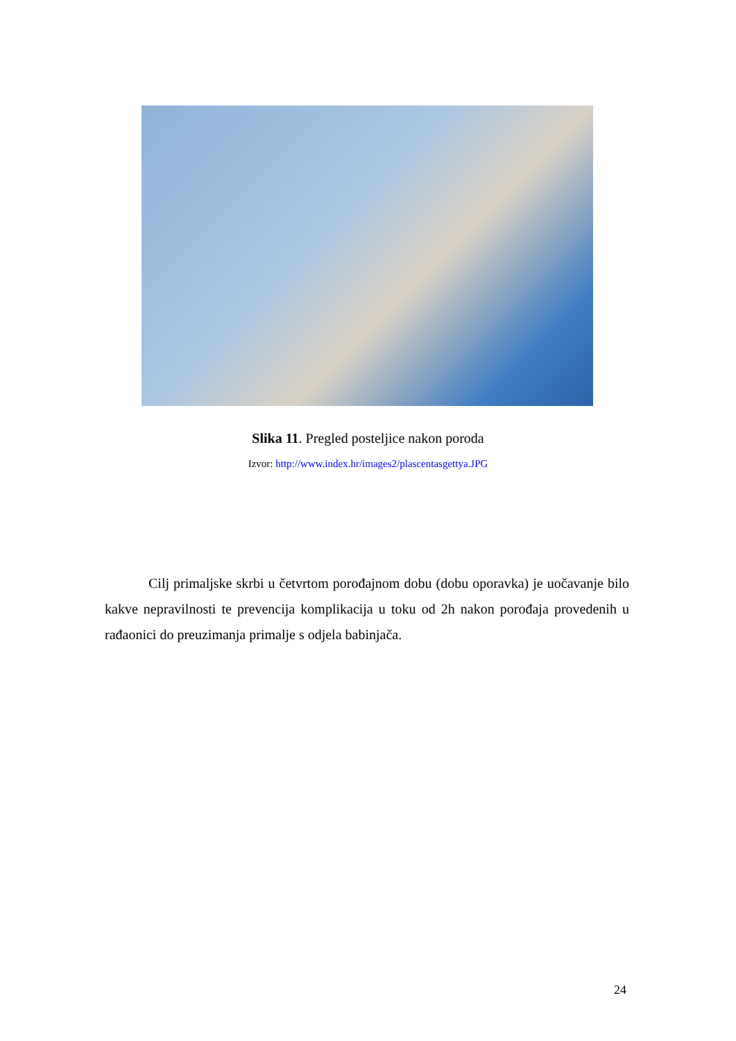Slika 11. Pregled posteljice nakon poroda
Izvor: http://www.index.hr/images2/plascentasgettya.JPG
Cilj primaljske skrbi u četvrtom porođajnom dobu (dobu oporavka) je uočavanje bilo kakve nepravilnosti te prevencija komplikacija u toku od 2h nakon porođaja provedenih u rađaonici do preuzimanja primalje s odjela babinjača.
24